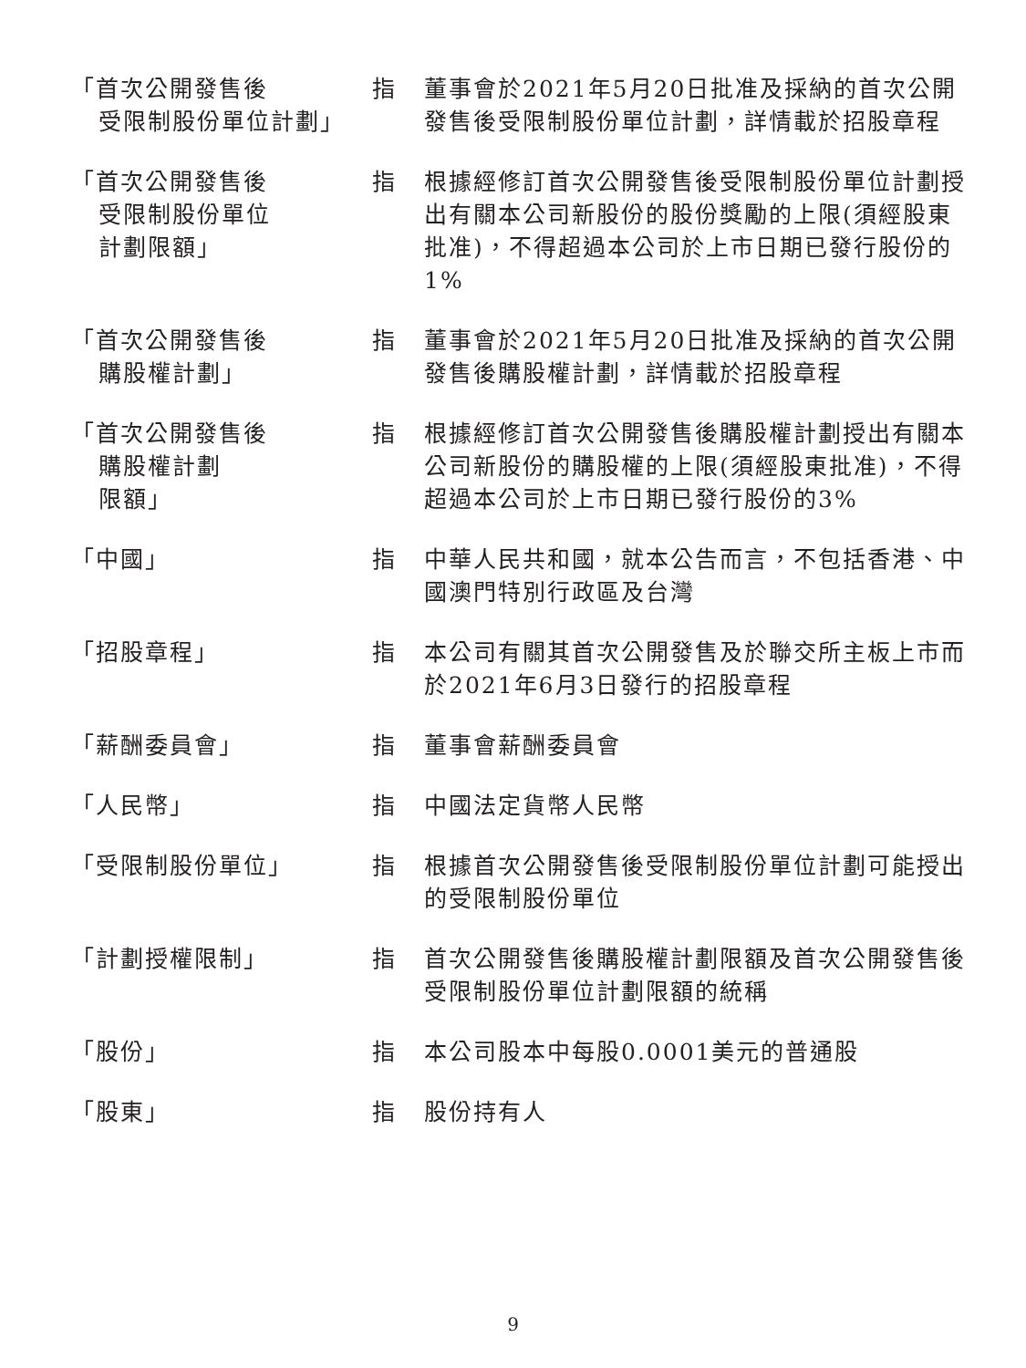| 「首次公開發售後 受限制股份單位計劃」 | 指 | 董事會於2021年5月20日批准及採納的首次公開發售後受限制股份單位計劃，詳情載於招股章程 |
| 「首次公開發售後 受限制股份單位 計劃限額」 | 指 | 根據經修訂首次公開發售後受限制股份單位計劃授出有關本公司新股份的股份獎勵的上限(須經股東批准)，不得超過本公司於上市日期已發行股份的1% |
| 「首次公開發售後 購股權計劃」 | 指 | 董事會於2021年5月20日批准及採納的首次公開發售後購股權計劃，詳情載於招股章程 |
| 「首次公開發售後 購股權計劃 限額」 | 指 | 根據經修訂首次公開發售後購股權計劃授出有關本公司新股份的購股權的上限(須經股東批准)，不得超過本公司於上市日期已發行股份的3% |
| 「中國」 | 指 | 中華人民共和國，就本公告而言，不包括香港、中國澳門特別行政區及台灣 |
| 「招股章程」 | 指 | 本公司有關其首次公開發售及於聯交所主板上市而於2021年6月3日發行的招股章程 |
| 「薪酬委員會」 | 指 | 董事會薪酬委員會 |
| 「人民幣」 | 指 | 中國法定貨幣人民幣 |
| 「受限制股份單位」 | 指 | 根據首次公開發售後受限制股份單位計劃可能授出的受限制股份單位 |
| 「計劃授權限制」 | 指 | 首次公開發售後購股權計劃限額及首次公開發售後受限制股份單位計劃限額的統稱 |
| 「股份」 | 指 | 本公司股本中每股0.0001美元的普通股 |
| 「股東」 | 指 | 股份持有人 |
9